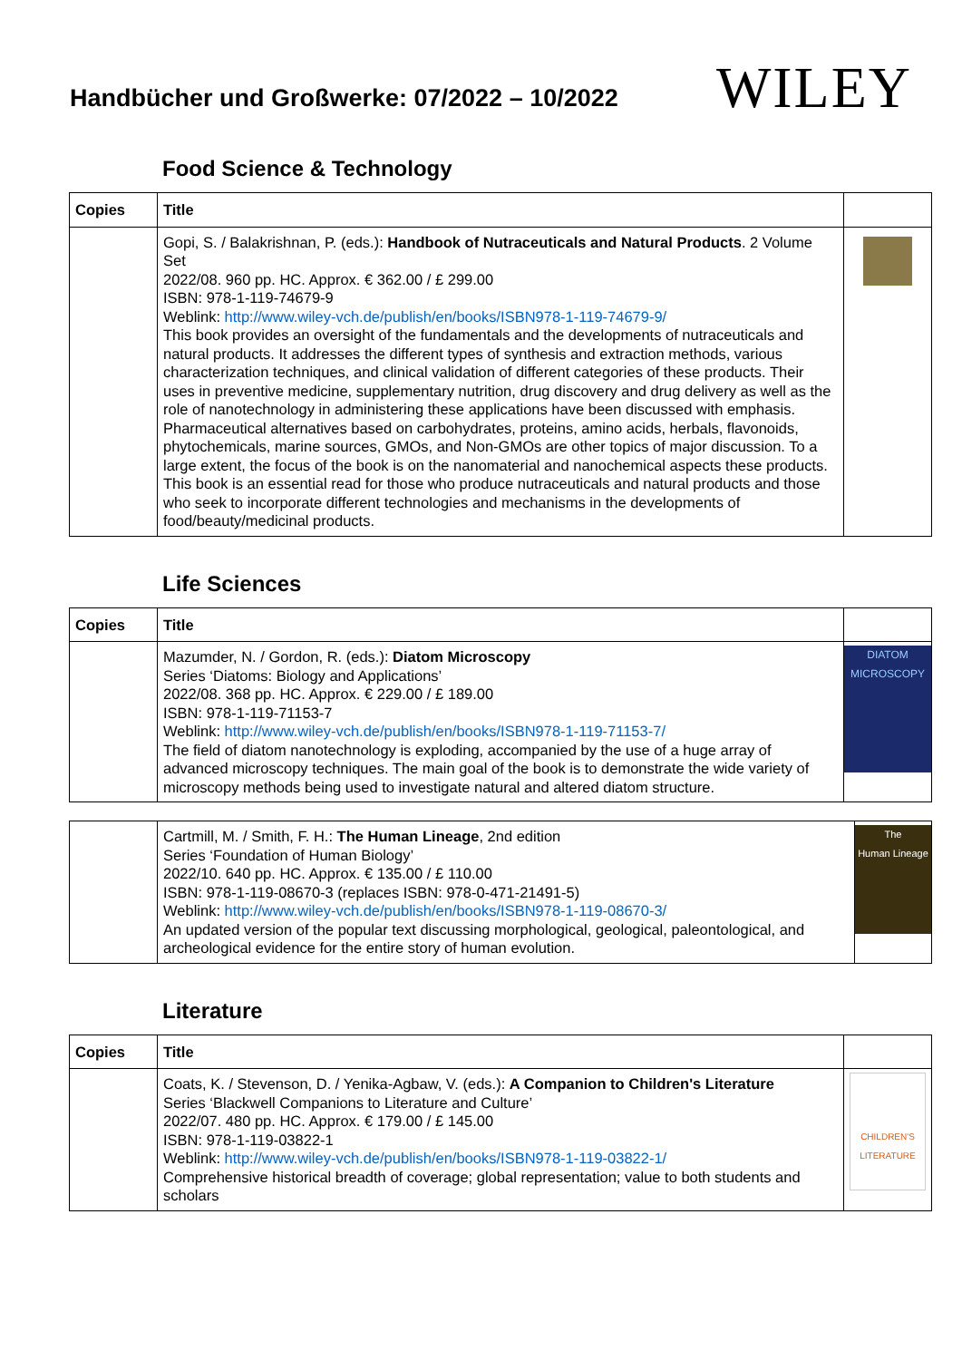Handbücher und Großwerke: 07/2022 – 10/2022
WILEY
Food Science & Technology
| Copies | Title | |
| --- | --- | --- |
| | Gopi, S. / Balakrishnan, P. (eds.): Handbook of Nutraceuticals and Natural Products . 2 Volume Set 2022/08. 960 pp. HC. Approx. € 362.00 / £ 299.00 ISBN: 978-1-119-74679-9 Weblink: http://www.wiley-vch.de/publish/en/books/ISBN978-1-119-74679-9/ This book provides an oversight of the fundamentals and the developments of nutraceuticals and natural products. It addresses the different types of synthesis and extraction methods, various characterization techniques, and clinical validation of different categories of these products. Their uses in preventive medicine, supplementary nutrition, drug discovery and drug delivery as well as the role of nanotechnology in administering these applications have been discussed with emphasis. Pharmaceutical alternatives based on carbohydrates, proteins, amino acids, herbals, flavonoids, phytochemicals, marine sources, GMOs, and Non-GMOs are other topics of major discussion. To a large extent, the focus of the book is on the nanomaterial and nanochemical aspects these products. This book is an essential read for those who produce nutraceuticals and natural products and those who seek to incorporate different technologies and mechanisms in the developments of food/beauty/medicinal products. | |
Life Sciences
| Copies | Title | |
| --- | --- | --- |
| | Mazumder, N. / Gordon, R. (eds.): Diatom Microscopy Series ‘Diatoms: Biology and Applications’ 2022/08. 368 pp. HC. Approx. € 229.00 / £ 189.00 ISBN: 978-1-119-71153-7 Weblink: http://www.wiley-vch.de/publish/en/books/ISBN978-1-119-71153-7/ The field of diatom nanotechnology is exploding, accompanied by the use of a huge array of advanced microscopy techniques. The main goal of the book is to demonstrate the wide variety of microscopy methods being used to investigate natural and altered diatom structure. | DIATOM MICROSCOPY |
| | Cartmill, M. / Smith, F. H.: The Human Lineage , 2nd edition Series ‘Foundation of Human Biology’ 2022/10. 640 pp. HC. Approx. € 135.00 / £ 110.00 ISBN: 978-1-119-08670-3 (replaces ISBN: 978-0-471-21491-5) Weblink: http://www.wiley-vch.de/publish/en/books/ISBN978-1-119-08670-3/ An updated version of the popular text discussing morphological, geological, paleontological, and archeological evidence for the entire story of human evolution. | The Human Lineage |
Literature
| Copies | Title | |
| --- | --- | --- |
| | Coats, K. / Stevenson, D. / Yenika-Agbaw, V. (eds.): A Companion to Children's Literature Series ‘Blackwell Companions to Literature and Culture’ 2022/07. 480 pp. HC. Approx. € 179.00 / £ 145.00 ISBN: 978-1-119-03822-1 Weblink: http://www.wiley-vch.de/publish/en/books/ISBN978-1-119-03822-1/ Comprehensive historical breadth of coverage; global representation; value to both students and scholars | CHILDREN'S LITERATURE |